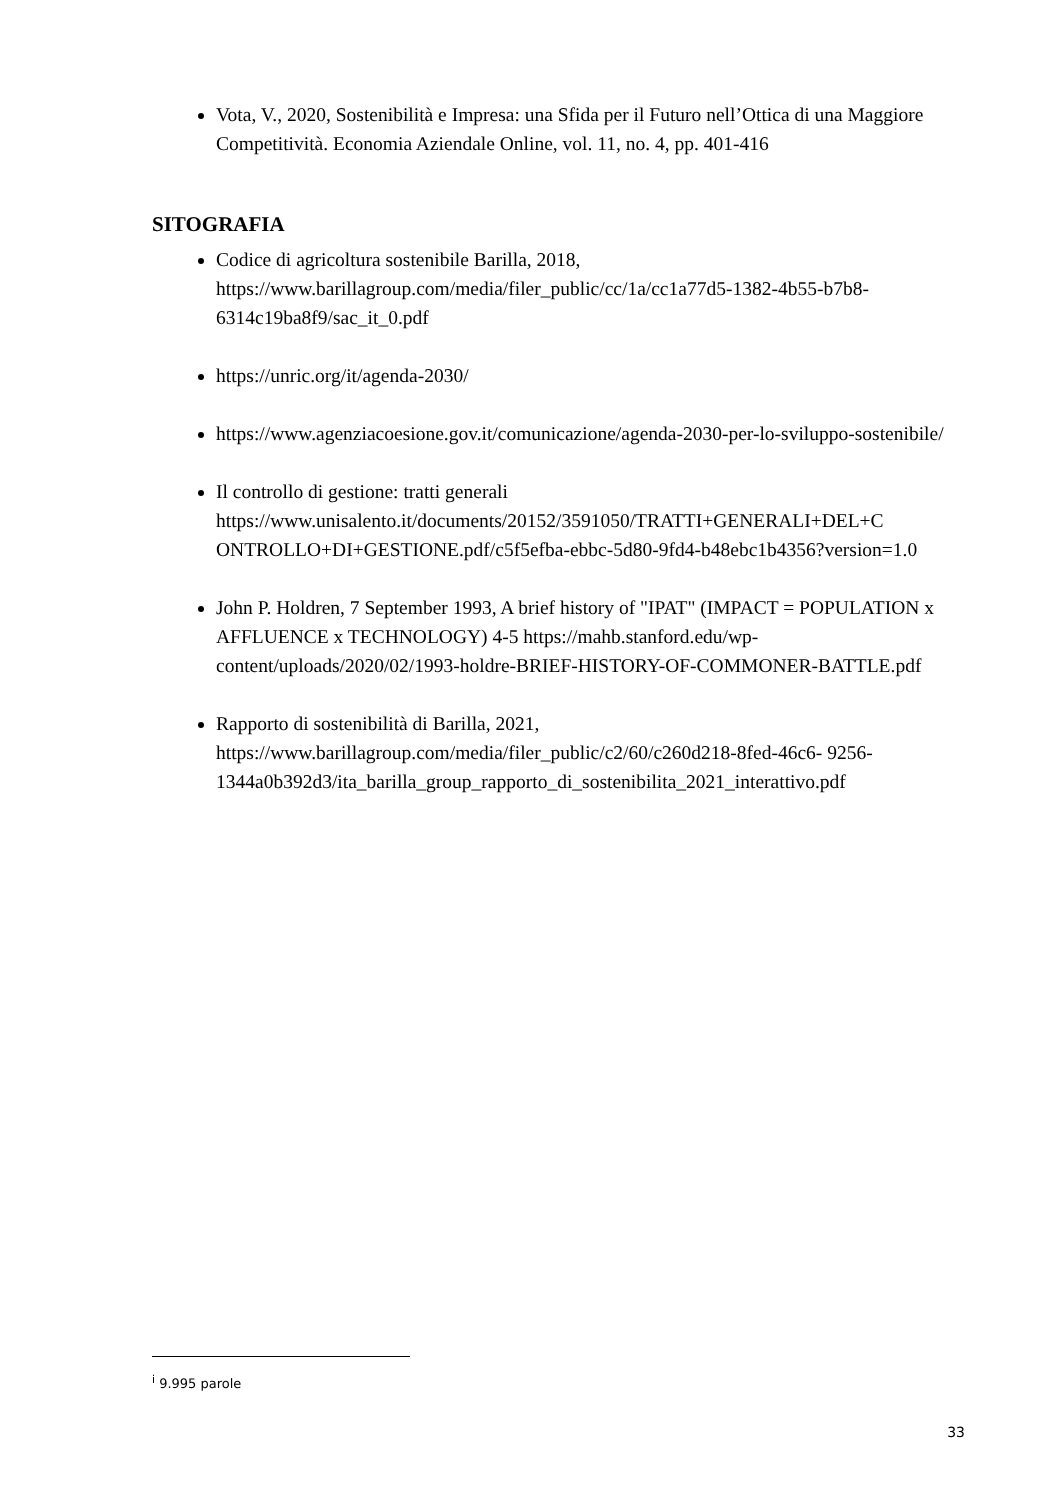Vota, V., 2020, Sostenibilità e Impresa: una Sfida per il Futuro nell’Ottica di una Maggiore Competitività. Economia Aziendale Online, vol. 11, no. 4, pp. 401-416
SITOGRAFIA
Codice di agricoltura sostenibile Barilla, 2018, https://www.barillagroup.com/media/filer_public/cc/1a/cc1a77d5-1382-4b55-b7b8-6314c19ba8f9/sac_it_0.pdf
https://unric.org/it/agenda-2030/
https://www.agenziacoesione.gov.it/comunicazione/agenda-2030-per-lo-sviluppo-sostenibile/
Il controllo di gestione: tratti generali https://www.unisalento.it/documents/20152/3591050/TRATTI+GENERALI+DEL+C ONTROLLO+DI+GESTIONE.pdf/c5f5efba-ebbc-5d80-9fd4-b48ebc1b4356?version=1.0
John P. Holdren, 7 September 1993, A brief history of "IPAT" (IMPACT = POPULATION x AFFLUENCE x TECHNOLOGY) 4-5 https://mahb.stanford.edu/wp-content/uploads/2020/02/1993-holdre-BRIEF-HISTORY-OF-COMMONER-BATTLE.pdf
Rapporto di sostenibilità di Barilla, 2021, https://www.barillagroup.com/media/filer_public/c2/60/c260d218-8fed-46c6- 9256-1344a0b392d3/ita_barilla_group_rapporto_di_sostenibilita_2021_interattivo.pdf
<sup>i</sup> 9.995 parole
33